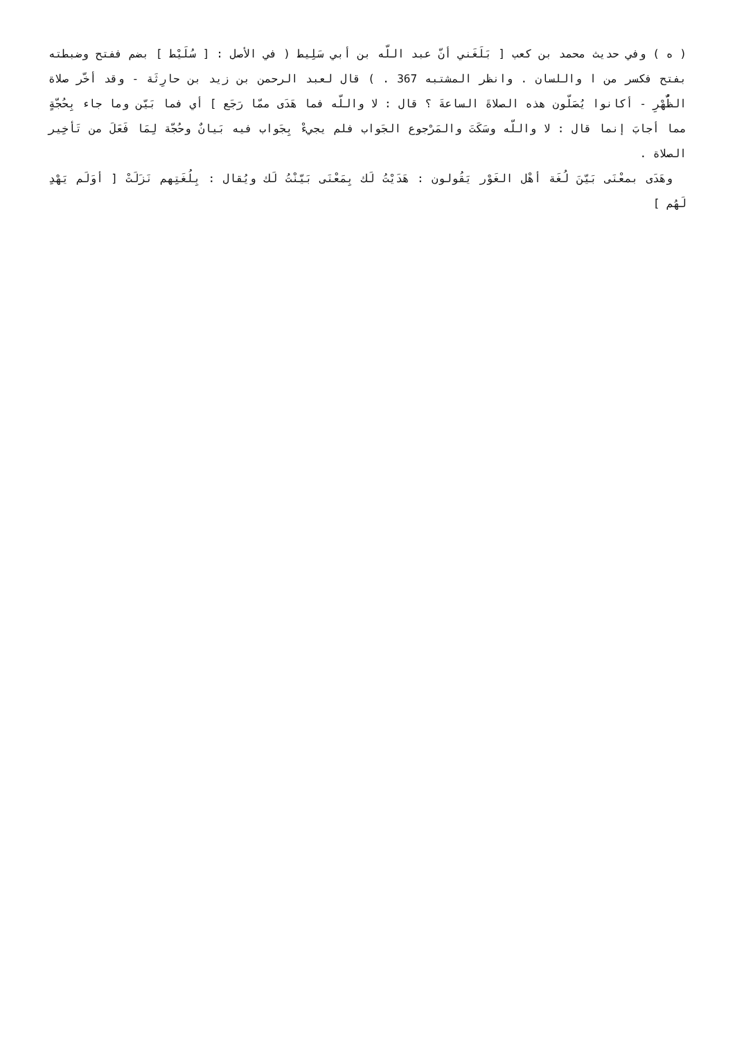( ه ) وفي حديث محمد بن كعب [ بَلَغَني أنّ عبد اللّه بن أبي سَلِيط ( في الأصل : [ سُلَيْط ] بضم ففتح وضبطته بفتح فكسر من ا واللسان . وانظر المشتبه 367 . ) قال لعبد الرحمن بن زيد بن حارِثَة - وقد أخّر صلاة الظُّهْرِ - أكانوا يُصَلّون هذه الصلاةَ الساعةَ ؟ قال : لا واللّه فما هَدَى ممّا رَجَع ] أي فما بَيّن وما جاء بِحُجّةٍ مما أجابَ إنما قال : لا واللّه وسَكَتَ والمَرْجوع الجَواب فلم يجيءْ بِجَواب فيه بَيانٌ وحُجّة لِمَا فَعَلَ من تَأخِير الصلاة .
وهَدَى بمعْنَى بَيّنَ لُغَة أهْل الغَوْر يَقُولون : هَدَيْتُ لَك بِمَعْنَى بَيّنْتُ لَك ويُقال : بِلُغَتِهم نَزَلَتْ [ أوَلَم يَهْدِ لَهُم ]